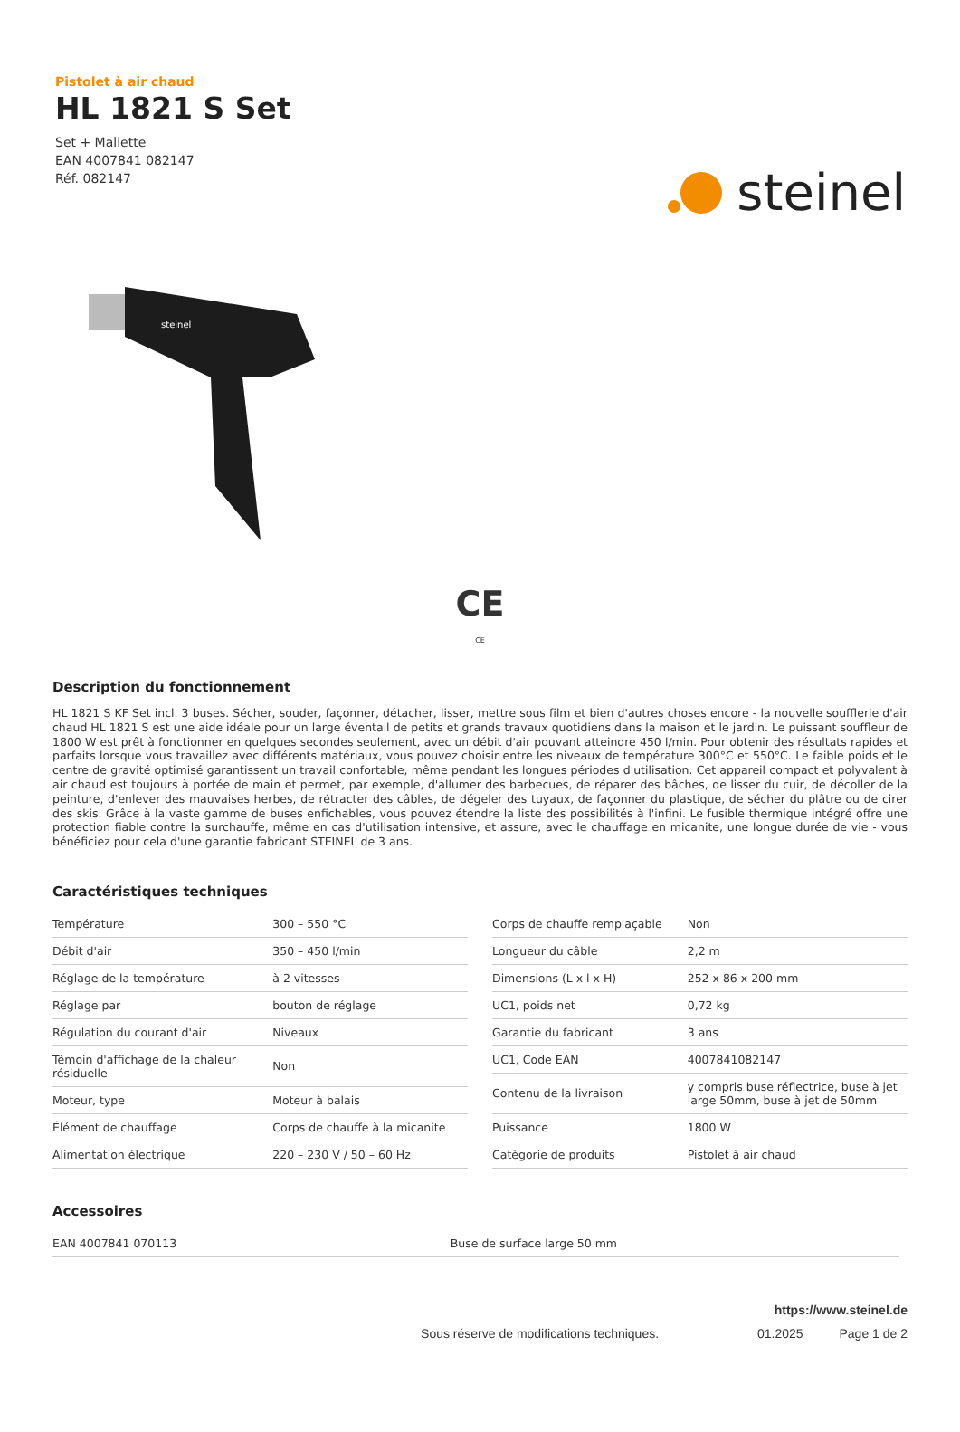steinel
Pistolet à air chaud
HL 1821 S Set
Set + Mallette
EAN 4007841 082147
Réf. 082147
steinel
CE
CE
Description du fonctionnement
HL 1821 S KF Set incl. 3 buses. Sécher, souder, façonner, détacher, lisser, mettre sous film et bien d'autres choses encore - la nouvelle soufflerie d'air chaud HL 1821 S est une aide idéale pour un large éventail de petits et grands travaux quotidiens dans la maison et le jardin. Le puissant souffleur de 1800 W est prêt à fonctionner en quelques secondes seulement, avec un débit d'air pouvant atteindre 450 l/min. Pour obtenir des résultats rapides et parfaits lorsque vous travaillez avec différents matériaux, vous pouvez choisir entre les niveaux de température 300°C et 550°C. Le faible poids et le centre de gravité optimisé garantissent un travail confortable, même pendant les longues périodes d'utilisation. Cet appareil compact et polyvalent à air chaud est toujours à portée de main et permet, par exemple, d'allumer des barbecues, de réparer des bâches, de lisser du cuir, de décoller de la peinture, d'enlever des mauvaises herbes, de rétracter des câbles, de dégeler des tuyaux, de façonner du plastique, de sécher du plâtre ou de cirer des skis. Grâce à la vaste gamme de buses enfichables, vous pouvez étendre la liste des possibilités à l'infini. Le fusible thermique intégré offre une protection fiable contre la surchauffe, même en cas d'utilisation intensive, et assure, avec le chauffage en micanite, une longue durée de vie - vous bénéficiez pour cela d'une garantie fabricant STEINEL de 3 ans.
Caractéristiques techniques
| Température | 300 – 550 °C |
| Débit d'air | 350 – 450 l/min |
| Réglage de la température | à 2 vitesses |
| Réglage par | bouton de réglage |
| Régulation du courant d'air | Niveaux |
| Témoin d'affichage de la chaleur résiduelle | Non |
| Moteur, type | Moteur à balais |
| Élément de chauffage | Corps de chauffe à la micanite |
| Alimentation électrique | 220 – 230 V / 50 – 60 Hz |
| Corps de chauffe remplaçable | Non |
| Longueur du câble | 2,2 m |
| Dimensions (L x l x H) | 252 x 86 x 200 mm |
| UC1, poids net | 0,72 kg |
| Garantie du fabricant | 3 ans |
| UC1, Code EAN | 4007841082147 |
| Contenu de la livraison | y compris buse réflectrice, buse à jet large 50mm, buse à jet de 50mm |
| Puissance | 1800 W |
| Catègorie de produits | Pistolet à air chaud |
Accessoires
| EAN 4007841 070113 | Buse de surface large 50 mm |
https://www.steinel.de
Sous réserve de modifications techniques. 01.2025 Page 1 de 2